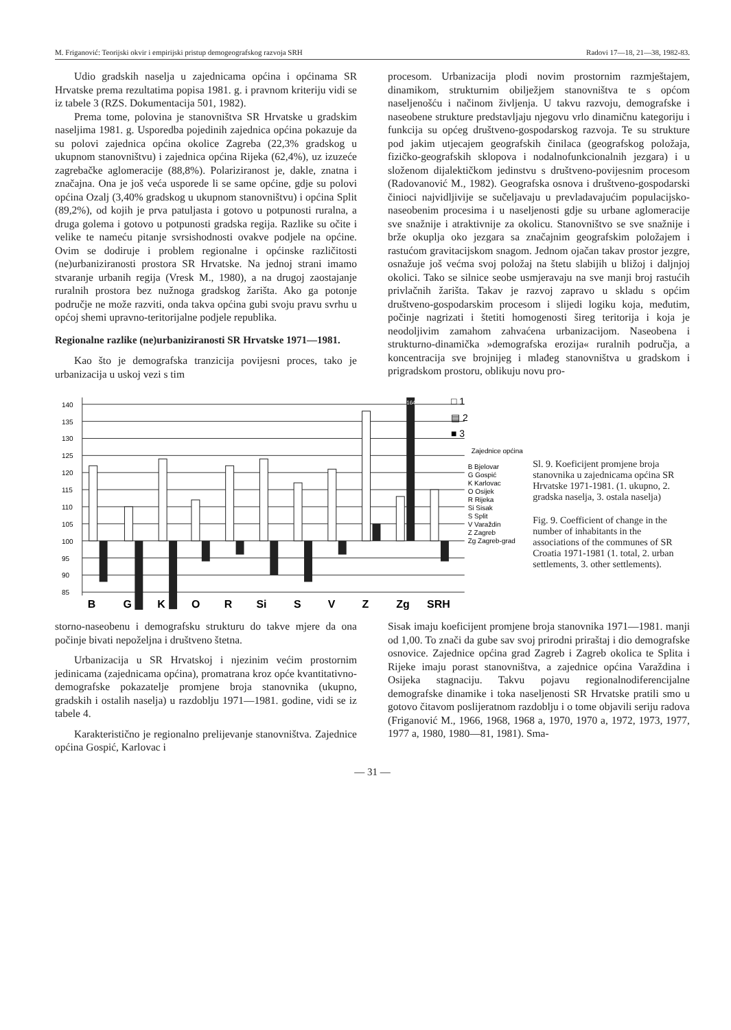M. Friganović: Teorijski okvir i empirijski pristup demogeografskog razvoja SRH Radovi 17—18, 21—38, 1982-83.
Udio gradskih naselja u zajednicama općina i općinama SR Hrvatske prema rezultatima popisa 1981. g. i pravnom kriteriju vidi se iz tabele 3 (RZS. Dokumentacija 501, 1982).
Prema tome, polovina je stanovništva SR Hrvatske u gradskim naseljima 1981. g. Usporedba pojedinih zajednica općina pokazuje da su polovi zajednica općina okolice Zagreba (22,3% gradskog u ukupnom stanovništvu) i zajednica općina Rijeka (62,4%), uz izuzeće zagrebačke aglomeracije (88,8%). Polariziranost je, dakle, znatna i značajna. Ona je još veća usporede li se same općine, gdje su polovi općina Ozalj (3,40% gradskog u ukupnom stanovništvu) i općina Split (89,2%), od kojih je prva patuljasta i gotovo u potpunosti ruralna, a druga golema i gotovo u potpunosti gradska regija. Razlike su očite i velike te nameću pitanje svrsishodnosti ovakve podjele na općine. Ovim se dodiruje i problem regionalne i općinske različitosti (ne)urbaniziranosti prostora SR Hrvatske. Na jednoj strani imamo stvaranje urbanih regija (Vresk M., 1980), a na drugoj zaostajanje ruralnih prostora bez nužnoga gradskog žarišta. Ako ga potonje područje ne može razviti, onda takva općina gubi svoju pravu svrhu u općoj shemi upravno-teritorijalne podjele republika.
Regionalne razlike (ne)urbaniziranosti SR Hrvatske 1971—1981.
Kao što je demografska tranzicija povijesni proces, tako je urbanizacija u uskoj vezi s tim
procesom. Urbanizacija plodi novim prostornim razmještajem, dinamikom, strukturnim obilježjem stanovništva te s općom naseljenošću i načinom življenja. U takvu razvoju, demografske i naseobene strukture predstavljaju njegovu vrlo dinamičnu kategoriju i funkcija su općeg društveno-gospodarskog razvoja. Te su strukture pod jakim utjecajem geografskih činilaca (geografskog položaja, fizičko-geografskih sklopova i nodalnofunkcionalnih jezgara) i u složenom dijalektičkom jedinstvu s društveno-povijesnim procesom (Radovanović M., 1982). Geografska osnova i društveno-gospodarski činioci najvidljivije se sučeljavaju u prevladavajućim populacijsko-naseobenim procesima i u naseljenosti gdje su urbane aglomeracije sve snažnije i atraktivnije za okolicu. Stanovništvo se sve snažnije i brže okuplja oko jezgara sa značajnim geografskim položajem i rastućom gravitacijskom snagom. Jednom ojačan takav prostor jezgre, osnažuje još većma svoj položaj na štetu slabijih u bližoj i daljnjoj okolici. Tako se silnice seobe usmjeravaju na sve manji broj rastućih privlačnih žarišta. Takav je razvoj zapravo u skladu s općim društveno-gospodarskim procesom i slijedi logiku koja, međutim, počinje nagrizati i štetiti homogenosti šireg teritorija i koja je neodoljivim zamahom zahvaćena urbanizacijom. Naseobena i strukturno-dinamička »demografska erozija« ruralnih područja, a koncentracija sve brojnijeg i mlađeg stanovništva u gradskom i prigradskom prostoru, oblikuju novu pro-
140
135
130
125
120
115
110
105
100
95
90
85
B
G
K
O
R
Si
S
V
Z
Zg
SRH
□ 1
▤ 2
■ 3
Zajednice općina
B Bjelovar
G Gospić
K Karlovac
O Osijek
R Rijeka
Si Sisak
S Split
V Varaždin
Z Zagreb
Zg Zagreb-grad
164
Sl. 9. Koeficijent promjene broja stanovnika u zajednicama općina SR Hrvatske 1971-1981. (1. ukupno, 2. gradska naselja, 3. ostala naselja)
Fig. 9. Coefficient of change in the number of inhabitants in the associations of the communes of SR Croatia 1971-1981 (1. total, 2. urban settlements, 3. other settlements).
storno-naseobenu i demografsku strukturu do takve mjere da ona počinje bivati nepoželjna i društveno štetna.
Urbanizacija u SR Hrvatskoj i njezinim većim prostornim jedinicama (zajednicama općina), promatrana kroz opće kvantitativno-demografske pokazatelje promjene broja stanovnika (ukupno, gradskih i ostalih naselja) u razdoblju 1971—1981. godine, vidi se iz tabele 4.
Karakteristično je regionalno prelijevanje stanovništva. Zajednice općina Gospić, Karlovac i
Sisak imaju koeficijent promjene broja stanovnika 1971—1981. manji od 1,00. To znači da gube sav svoj prirodni priraštaj i dio demografske osnovice. Zajednice općina grad Zagreb i Zagreb okolica te Splita i Rijeke imaju porast stanovništva, a zajednice općina Varaždina i Osijeka stagnaciju. Takvu pojavu regionalnodiferencijalne demografske dinamike i toka naseljenosti SR Hrvatske pratili smo u gotovo čitavom poslijeratnom razdoblju i o tome objavili seriju radova (Friganović M., 1966, 1968, 1968 a, 1970, 1970 a, 1972, 1973, 1977, 1977 a, 1980, 1980—81, 1981). Sma-
— 31 —